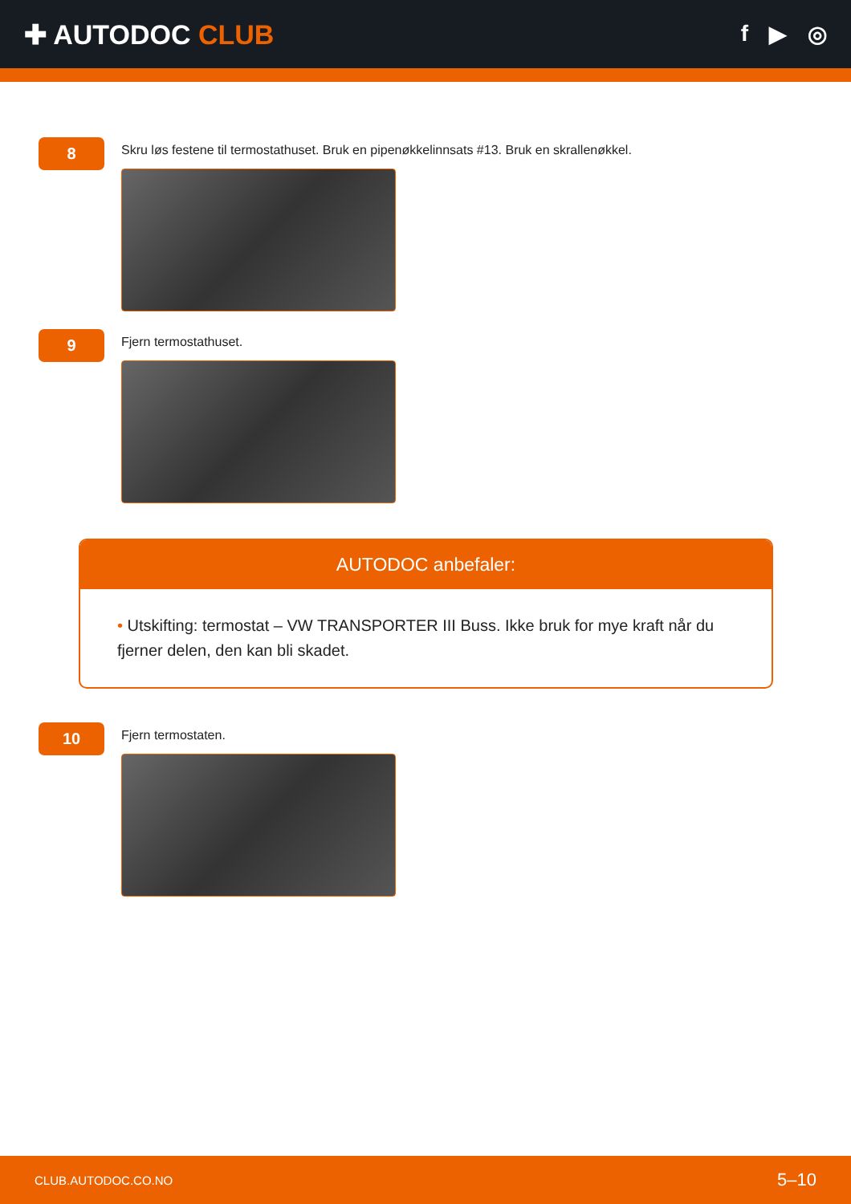✚ AUTODOC CLUB
f ▶ ◎
8
Skru løs festene til termostathuset. Bruk en pipenøkkelinnsats #13. Bruk en skrallenøkkel.
9
Fjern termostathuset.
AUTODOC anbefaler:
• Utskifting: termostat – VW TRANSPORTER III Buss. Ikke bruk for mye kraft når du fjerner delen, den kan bli skadet.
10
Fjern termostaten.
CLUB.AUTODOC.CO.NO 5–10